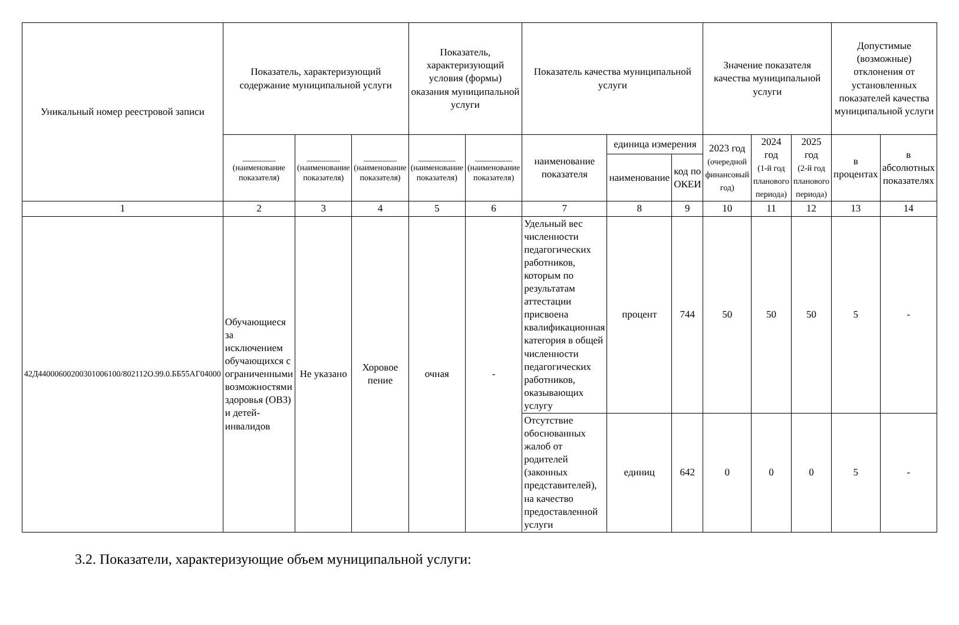| Уникальный номер реестровой записи | Показатель, характеризующий содержание муниципальной услуги | | | Показатель, характеризующий условия (формы) оказания муниципальной услуги | | Показатель качества муниципальной услуги | | | Значение показателя качества муниципальной услуги | | | Допустимые (возможные) отклонения от установленных показателей качества муниципальной услуги | |
| --- | --- | --- | --- | --- | --- | --- | --- | --- | --- | --- | --- | --- | --- |
| | ________ (наименование показателя) | ________ (наименование показателя) | ________ (наименование показателя) | _________ (наименование показателя) | _________ (наименование показателя) | наименование показателя | единица измерения | | 2023 год (очередной финансовый год) | 2024 год (1-й год планового периода) | 2025 год (2-й год планового периода) | в процентах | в абсолютных показателях |
| | | | | | | | наименование | код по ОКЕИ | | | | | |
| 1 | 2 | 3 | 4 | 5 | 6 | 7 | 8 | 9 | 10 | 11 | 12 | 13 | 14 |
| 42Д44000600200301006100/802112О.99.0.ББ55АГ04000 | Обучающиеся за исключением обучающихся с ограниченными возможностями здоровья (ОВЗ) и детей-инвалидов | Не указано | Хоровое пение | очная | - | Удельный вес численности педагогических работников, которым по результатам аттестации присвоена квалификационная категория в общей численности педагогических работников, оказывающих услугу | процент | 744 | 50 | 50 | 50 | 5 | - |
| | | | | | | Отсутствие обоснованных жалоб от родителей (законных представителей), на качество предоставленной услуги | единиц | 642 | 0 | 0 | 0 | 5 | - |
3.2. Показатели, характеризующие объем муниципальной услуги: